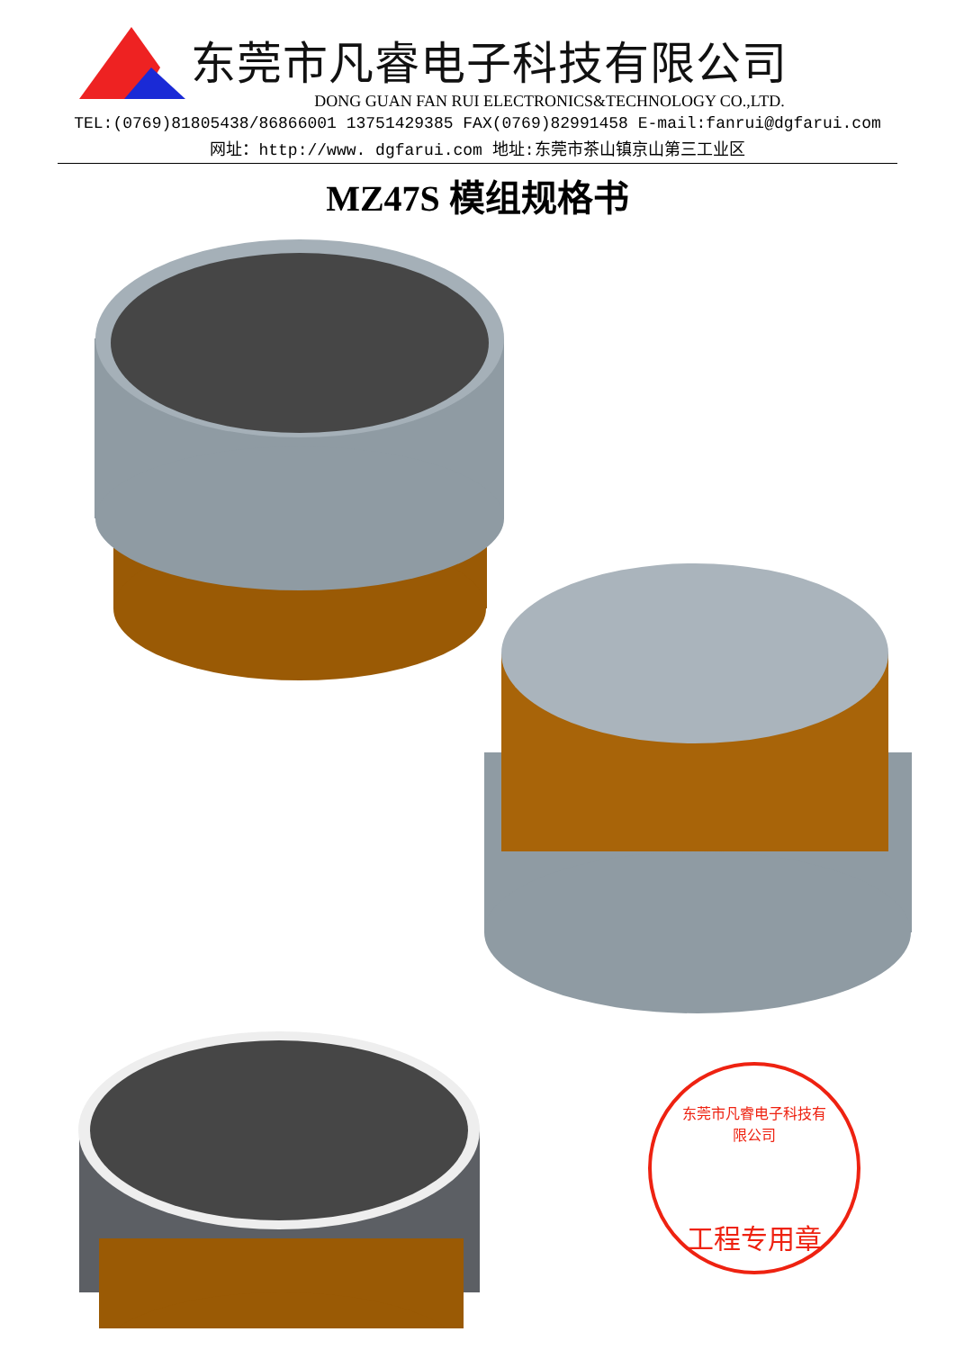东莞市凡睿电子科技有限公司
DONG GUAN FAN RUI ELECTRONICS&TECHNOLOGY CO.,LTD.
TEL:(0769)81805438/86866001 13751429385 FAX(0769)82991458 E-mail:fanrui@dgfarui.com
网址：http://www. dgfarui.com 地址:东莞市茶山镇京山第三工业区
MZ47S 模组规格书
东莞市凡睿电子科技有限公司
工程专用章